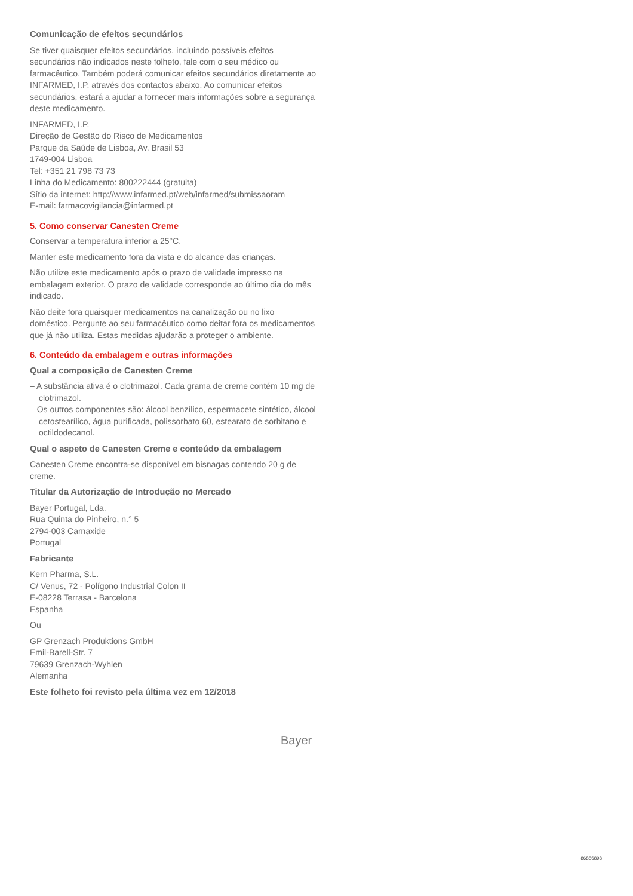Comunicação de efeitos secundários
Se tiver quaisquer efeitos secundários, incluindo possíveis efeitos secundários não indicados neste folheto, fale com o seu médico ou farmacêutico. Também poderá comunicar efeitos secundários diretamente ao INFARMED, I.P. através dos contactos abaixo. Ao comunicar efeitos secundários, estará a ajudar a fornecer mais informações sobre a segurança deste medicamento.
INFARMED, I.P.
Direção de Gestão do Risco de Medicamentos
Parque da Saúde de Lisboa, Av. Brasil 53
1749-004 Lisboa
Tel: +351 21 798 73 73
Linha do Medicamento: 800222444 (gratuita)
Sítio da internet: http://www.infarmed.pt/web/infarmed/submissaoram
E-mail: farmacovigilancia@infarmed.pt
5. Como conservar Canesten Creme
Conservar a temperatura inferior a 25°C.
Manter este medicamento fora da vista e do alcance das crianças.
Não utilize este medicamento após o prazo de validade impresso na embalagem exterior. O prazo de validade corresponde ao último dia do mês indicado.
Não deite fora quaisquer medicamentos na canalização ou no lixo doméstico. Pergunte ao seu farmacêutico como deitar fora os medicamentos que já não utiliza. Estas medidas ajudarão a proteger o ambiente.
6. Conteúdo da embalagem e outras informações
Qual a composição de Canesten Creme
– A substância ativa é o clotrimazol. Cada grama de creme contém 10 mg de clotrimazol.
– Os outros componentes são: álcool benzílico, espermacete sintético, álcool cetostearílico, água purificada, polissorbato 60, estearato de sorbitano e octildodecanol.
Qual o aspeto de Canesten Creme e conteúdo da embalagem
Canesten Creme encontra-se disponível em bisnagas contendo 20 g de creme.
Titular da Autorização de Introdução no Mercado
Bayer Portugal, Lda.
Rua Quinta do Pinheiro, n.° 5
2794-003 Carnaxide
Portugal
Fabricante
Kern Pharma, S.L.
C/ Venus, 72 - Polígono Industrial Colon II
E-08228 Terrasa - Barcelona
Espanha
Ou
GP Grenzach Produktions GmbH
Emil-Barell-Str. 7
79639 Grenzach-Wyhlen
Alemanha
Este folheto foi revisto pela última vez em 12/2018
Bayer
86886898